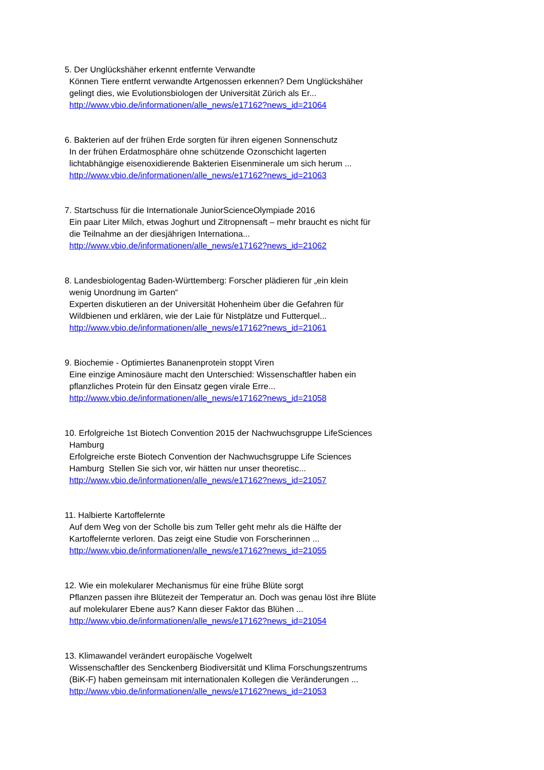5. Der Unglückshäher erkennt entfernte Verwandte
Können Tiere entfernt verwandte Artgenossen erkennen? Dem Unglückshäher gelingt dies, wie Evolutionsbiologen der Universität Zürich als Er...
http://www.vbio.de/informationen/alle_news/e17162?news_id=21064
6. Bakterien auf der frühen Erde sorgten für ihren eigenen Sonnenschutz
In der frühen Erdatmosphäre ohne schützende Ozonschicht lagerten lichtabhängige eisenoxidierende Bakterien Eisenminerale um sich herum ...
http://www.vbio.de/informationen/alle_news/e17162?news_id=21063
7. Startschuss für die Internationale JuniorScienceOlympiade 2016
Ein paar Liter Milch, etwas Joghurt und Zitropnensaft – mehr braucht es nicht für die Teilnahme an der diesjährigen Internationa...
http://www.vbio.de/informationen/alle_news/e17162?news_id=21062
8. Landesbiologentag Baden-Württemberg: Forscher plädieren für „ein klein
wenig Unordnung im Garten“
Experten diskutieren an der Universität Hohenheim über die Gefahren für Wildbienen und erklären, wie der Laie für Nistplätze und Futterquel...
http://www.vbio.de/informationen/alle_news/e17162?news_id=21061
9. Biochemie - Optimiertes Bananenprotein stoppt Viren
Eine einzige Aminosäure macht den Unterschied: Wissenschaftler haben ein pflanzliches Protein für den Einsatz gegen virale Erre...
http://www.vbio.de/informationen/alle_news/e17162?news_id=21058
10. Erfolgreiche 1st Biotech Convention 2015 der Nachwuchsgruppe LifeSciences
Hamburg
Erfolgreiche erste Biotech Convention der Nachwuchsgruppe Life Sciences Hamburg Stellen Sie sich vor, wir hätten nur unser theoretisc...
http://www.vbio.de/informationen/alle_news/e17162?news_id=21057
11. Halbierte Kartoffelernte
Auf dem Weg von der Scholle bis zum Teller geht mehr als die Hälfte der Kartoffelernte verloren. Das zeigt eine Studie von Forscherinnen ...
http://www.vbio.de/informationen/alle_news/e17162?news_id=21055
12. Wie ein molekularer Mechanismus für eine frühe Blüte sorgt
Pflanzen passen ihre Blütezeit der Temperatur an. Doch was genau löst ihre Blüte auf molekularer Ebene aus? Kann dieser Faktor das Blühen ...
http://www.vbio.de/informationen/alle_news/e17162?news_id=21054
13. Klimawandel verändert europäische Vogelwelt
Wissenschaftler des Senckenberg Biodiversität und Klima Forschungszentrums (BiK-F) haben gemeinsam mit internationalen Kollegen die Veränderungen ...
http://www.vbio.de/informationen/alle_news/e17162?news_id=21053